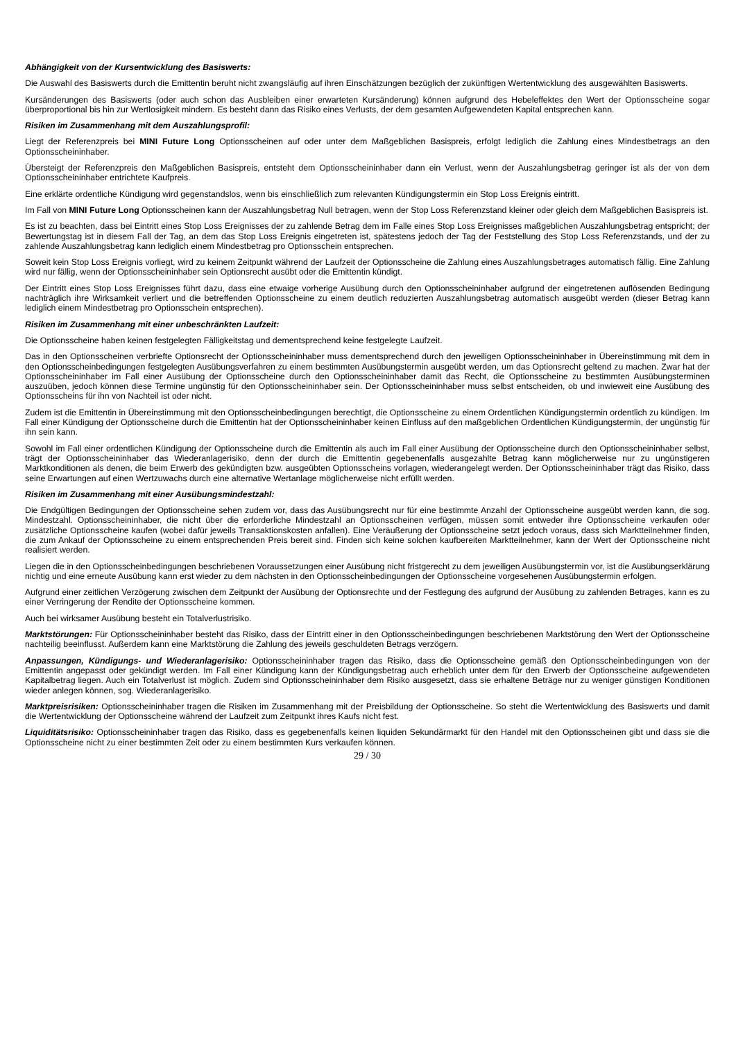Abhängigkeit von der Kursentwicklung des Basiswerts:
Die Auswahl des Basiswerts durch die Emittentin beruht nicht zwangsläufig auf ihren Einschätzungen bezüglich der zukünftigen Wertentwicklung des ausgewählten Basiswerts.
Kursänderungen des Basiswerts (oder auch schon das Ausbleiben einer erwarteten Kursänderung) können aufgrund des Hebeleffektes den Wert der Optionsscheine sogar überproportional bis hin zur Wertlosigkeit mindern. Es besteht dann das Risiko eines Verlusts, der dem gesamten Aufgewendeten Kapital entsprechen kann.
Risiken im Zusammenhang mit dem Auszahlungsprofil:
Liegt der Referenzpreis bei MINI Future Long Optionsscheinen auf oder unter dem Maßgeblichen Basispreis, erfolgt lediglich die Zahlung eines Mindestbetrags an den Optionsscheininhaber.
Übersteigt der Referenzpreis den Maßgeblichen Basispreis, entsteht dem Optionsscheininhaber dann ein Verlust, wenn der Auszahlungsbetrag geringer ist als der von dem Optionsscheininhaber entrichtete Kaufpreis.
Eine erklärte ordentliche Kündigung wird gegenstandslos, wenn bis einschließlich zum relevanten Kündigungstermin ein Stop Loss Ereignis eintritt.
Im Fall von MINI Future Long Optionsscheinen kann der Auszahlungsbetrag Null betragen, wenn der Stop Loss Referenzstand kleiner oder gleich dem Maßgeblichen Basispreis ist.
Es ist zu beachten, dass bei Eintritt eines Stop Loss Ereignisses der zu zahlende Betrag dem im Falle eines Stop Loss Ereignisses maßgeblichen Auszahlungsbetrag entspricht; der Bewertungstag ist in diesem Fall der Tag, an dem das Stop Loss Ereignis eingetreten ist, spätestens jedoch der Tag der Feststellung des Stop Loss Referenzstands, und der zu zahlende Auszahlungsbetrag kann lediglich einem Mindestbetrag pro Optionsschein entsprechen.
Soweit kein Stop Loss Ereignis vorliegt, wird zu keinem Zeitpunkt während der Laufzeit der Optionsscheine die Zahlung eines Auszahlungsbetrages automatisch fällig. Eine Zahlung wird nur fällig, wenn der Optionsscheininhaber sein Optionsrecht ausübt oder die Emittentin kündigt.
Der Eintritt eines Stop Loss Ereignisses führt dazu, dass eine etwaige vorherige Ausübung durch den Optionsscheininhaber aufgrund der eingetretenen auflösenden Bedingung nachträglich ihre Wirksamkeit verliert und die betreffenden Optionsscheine zu einem deutlich reduzierten Auszahlungsbetrag automatisch ausgeübt werden (dieser Betrag kann lediglich einem Mindestbetrag pro Optionsschein entsprechen).
Risiken im Zusammenhang mit einer unbeschränkten Laufzeit:
Die Optionsscheine haben keinen festgelegten Fälligkeitstag und dementsprechend keine festgelegte Laufzeit.
Das in den Optionsscheinen verbriefte Optionsrecht der Optionsscheininhaber muss dementsprechend durch den jeweiligen Optionsscheininhaber in Übereinstimmung mit dem in den Optionsscheinbedingungen festgelegten Ausübungsverfahren zu einem bestimmten Ausübungstermin ausgeübt werden, um das Optionsrecht geltend zu machen. Zwar hat der Optionsscheininhaber im Fall einer Ausübung der Optionsscheine durch den Optionsscheininhaber damit das Recht, die Optionsscheine zu bestimmten Ausübungsterminen auszuüben, jedoch können diese Termine ungünstig für den Optionsscheininhaber sein. Der Optionsscheininhaber muss selbst entscheiden, ob und inwieweit eine Ausübung des Optionsscheins für ihn von Nachteil ist oder nicht.
Zudem ist die Emittentin in Übereinstimmung mit den Optionsscheinbedingungen berechtigt, die Optionsscheine zu einem Ordentlichen Kündigungstermin ordentlich zu kündigen. Im Fall einer Kündigung der Optionsscheine durch die Emittentin hat der Optionsscheininhaber keinen Einfluss auf den maßgeblichen Ordentlichen Kündigungstermin, der ungünstig für ihn sein kann.
Sowohl im Fall einer ordentlichen Kündigung der Optionsscheine durch die Emittentin als auch im Fall einer Ausübung der Optionsscheine durch den Optionsscheininhaber selbst, trägt der Optionsscheininhaber das Wiederanlagerisiko, denn der durch die Emittentin gegebenenfalls ausgezahlte Betrag kann möglicherweise nur zu ungünstigeren Marktkonditionen als denen, die beim Erwerb des gekündigten bzw. ausgeübten Optionsscheins vorlagen, wiederangelegt werden. Der Optionsscheininhaber trägt das Risiko, dass seine Erwartungen auf einen Wertzuwachs durch eine alternative Wertanlage möglicherweise nicht erfüllt werden.
Risiken im Zusammenhang mit einer Ausübungsmindestzahl:
Die Endgültigen Bedingungen der Optionsscheine sehen zudem vor, dass das Ausübungsrecht nur für eine bestimmte Anzahl der Optionsscheine ausgeübt werden kann, die sog. Mindestzahl. Optionsscheininhaber, die nicht über die erforderliche Mindestzahl an Optionsscheinen verfügen, müssen somit entweder ihre Optionsscheine verkaufen oder zusätzliche Optionsscheine kaufen (wobei dafür jeweils Transaktionskosten anfallen). Eine Veräußerung der Optionsscheine setzt jedoch voraus, dass sich Marktteilnehmer finden, die zum Ankauf der Optionsscheine zu einem entsprechenden Preis bereit sind. Finden sich keine solchen kaufbereiten Marktteilnehmer, kann der Wert der Optionsscheine nicht realisiert werden.
Liegen die in den Optionsscheinbedingungen beschriebenen Voraussetzungen einer Ausübung nicht fristgerecht zu dem jeweiligen Ausübungstermin vor, ist die Ausübungserklärung nichtig und eine erneute Ausübung kann erst wieder zu dem nächsten in den Optionsscheinbedingungen der Optionsscheine vorgesehenen Ausübungstermin erfolgen.
Aufgrund einer zeitlichen Verzögerung zwischen dem Zeitpunkt der Ausübung der Optionsrechte und der Festlegung des aufgrund der Ausübung zu zahlenden Betrages, kann es zu einer Verringerung der Rendite der Optionsscheine kommen.
Auch bei wirksamer Ausübung besteht ein Totalverlustrisiko.
Marktstörungen: Für Optionsscheininhaber besteht das Risiko, dass der Eintritt einer in den Optionsscheinbedingungen beschriebenen Marktstörung den Wert der Optionsscheine nachteilig beeinflusst. Außerdem kann eine Marktstörung die Zahlung des jeweils geschuldeten Betrags verzögern.
Anpassungen, Kündigungs- und Wiederanlagerisiko: Optionsscheininhaber tragen das Risiko, dass die Optionsscheine gemäß den Optionsscheinbedingungen von der Emittentin angepasst oder gekündigt werden. Im Fall einer Kündigung kann der Kündigungsbetrag auch erheblich unter dem für den Erwerb der Optionsscheine aufgewendeten Kapitalbetrag liegen. Auch ein Totalverlust ist möglich. Zudem sind Optionsscheininhaber dem Risiko ausgesetzt, dass sie erhaltene Beträge nur zu weniger günstigen Konditionen wieder anlegen können, sog. Wiederanlagerisiko.
Marktpreisrisiken: Optionsscheininhaber tragen die Risiken im Zusammenhang mit der Preisbildung der Optionsscheine. So steht die Wertentwicklung des Basiswerts und damit die Wertentwicklung der Optionsscheine während der Laufzeit zum Zeitpunkt ihres Kaufs nicht fest.
Liquiditätsrisiko: Optionsscheininhaber tragen das Risiko, dass es gegebenenfalls keinen liquiden Sekundärmarkt für den Handel mit den Optionsscheinen gibt und dass sie die Optionsscheine nicht zu einer bestimmten Zeit oder zu einem bestimmten Kurs verkaufen können.
29 / 30